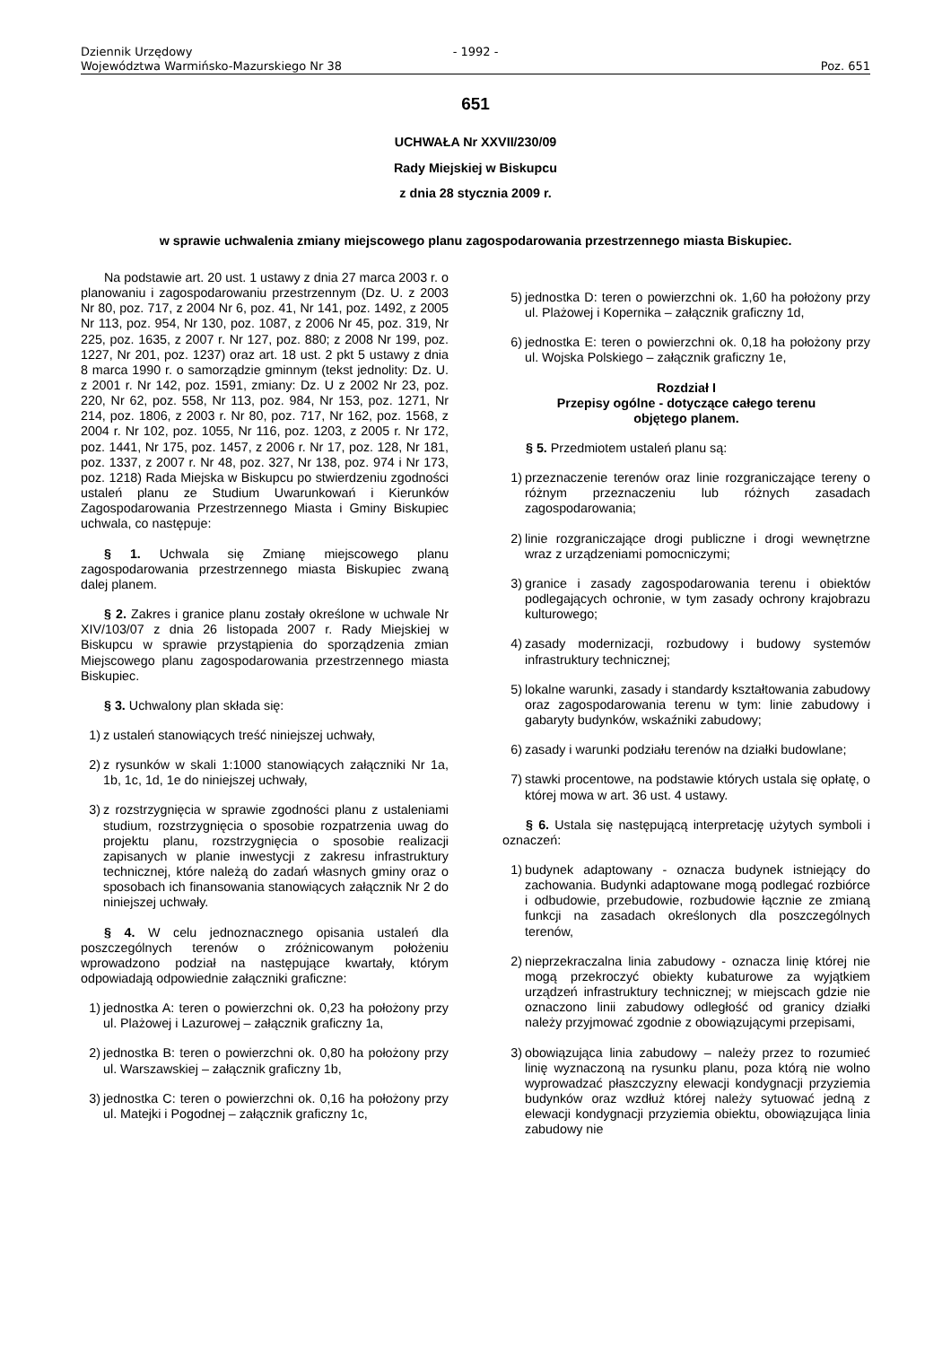Dziennik Urzędowy
Województwa Warmińsko-Mazurskiego Nr 38
- 1992 -
Poz. 651
651
UCHWAŁA Nr XXVII/230/09
Rady Miejskiej w Biskupcu
z dnia 28 stycznia 2009 r.
w sprawie uchwalenia zmiany miejscowego planu zagospodarowania przestrzennego miasta Biskupiec.
Na podstawie art. 20 ust. 1 ustawy z dnia 27 marca 2003 r. o planowaniu i zagospodarowaniu przestrzennym (Dz. U. z 2003 Nr 80, poz. 717, z 2004 Nr 6, poz. 41, Nr 141, poz. 1492, z 2005 Nr 113, poz. 954, Nr 130, poz. 1087, z 2006 Nr 45, poz. 319, Nr 225, poz. 1635, z 2007 r. Nr 127, poz. 880; z 2008 Nr 199, poz. 1227, Nr 201, poz. 1237) oraz art. 18 ust. 2 pkt 5 ustawy z dnia 8 marca 1990 r. o samorządzie gminnym (tekst jednolity: Dz. U. z 2001 r. Nr 142, poz. 1591, zmiany: Dz. U z 2002 Nr 23, poz. 220, Nr 62, poz. 558, Nr 113, poz. 984, Nr 153, poz. 1271, Nr 214, poz. 1806, z 2003 r. Nr 80, poz. 717, Nr 162, poz. 1568, z 2004 r. Nr 102, poz. 1055, Nr 116, poz. 1203, z 2005 r. Nr 172, poz. 1441, Nr 175, poz. 1457, z 2006 r. Nr 17, poz. 128, Nr 181, poz. 1337, z 2007 r. Nr 48, poz. 327, Nr 138, poz. 974 i Nr 173, poz. 1218) Rada Miejska w Biskupcu po stwierdzeniu zgodności ustaleń planu ze Studium Uwarunkowań i Kierunków Zagospodarowania Przestrzennego Miasta i Gminy Biskupiec uchwala, co następuje:
§ 1. Uchwala się Zmianę miejscowego planu zagospodarowania przestrzennego miasta Biskupiec zwaną dalej planem.
§ 2. Zakres i granice planu zostały określone w uchwale Nr XIV/103/07 z dnia 26 listopada 2007 r. Rady Miejskiej w Biskupcu w sprawie przystąpienia do sporządzenia zmian Miejscowego planu zagospodarowania przestrzennego miasta Biskupiec.
§ 3. Uchwalony plan składa się:
1) z ustaleń stanowiących treść niniejszej uchwały,
2) z rysunków w skali 1:1000 stanowiących załączniki Nr 1a, 1b, 1c, 1d, 1e do niniejszej uchwały,
3) z rozstrzygnięcia w sprawie zgodności planu z ustaleniami studium, rozstrzygnięcia o sposobie rozpatrzenia uwag do projektu planu, rozstrzygnięcia o sposobie realizacji zapisanych w planie inwestycji z zakresu infrastruktury technicznej, które należą do zadań własnych gminy oraz o sposobach ich finansowania stanowiących załącznik Nr 2 do niniejszej uchwały.
§ 4. W celu jednoznacznego opisania ustaleń dla poszczególnych terenów o zróżnicowanym położeniu wprowadzono podział na następujące kwartały, którym odpowiadają odpowiednie załączniki graficzne:
1) jednostka A: teren o powierzchni ok. 0,23 ha położony przy ul. Plażowej i Lazurowej – załącznik graficzny 1a,
2) jednostka B: teren o powierzchni ok. 0,80 ha położony przy ul. Warszawskiej – załącznik graficzny 1b,
3) jednostka C: teren o powierzchni ok. 0,16 ha położony przy ul. Matejki i Pogodnej – załącznik graficzny 1c,
5) jednostka D: teren o powierzchni ok. 1,60 ha położony przy ul. Plażowej i Kopernika – załącznik graficzny 1d,
6) jednostka E: teren o powierzchni ok. 0,18 ha położony przy ul. Wojska Polskiego – załącznik graficzny 1e,
Rozdział I
Przepisy ogólne - dotyczące całego terenu
objętego planem.
§ 5. Przedmiotem ustaleń planu są:
1) przeznaczenie terenów oraz linie rozgraniczające tereny o różnym przeznaczeniu lub różnych zasadach zagospodarowania;
2) linie rozgraniczające drogi publiczne i drogi wewnętrzne wraz z urządzeniami pomocniczymi;
3) granice i zasady zagospodarowania terenu i obiektów podlegających ochronie, w tym zasady ochrony krajobrazu kulturowego;
4) zasady modernizacji, rozbudowy i budowy systemów infrastruktury technicznej;
5) lokalne warunki, zasady i standardy kształtowania zabudowy oraz zagospodarowania terenu w tym: linie zabudowy i gabaryty budynków, wskaźniki zabudowy;
6) zasady i warunki podziału terenów na działki budowlane;
7) stawki procentowe, na podstawie których ustala się opłatę, o której mowa w art. 36 ust. 4 ustawy.
§ 6. Ustala się następującą interpretację użytych symboli i oznaczeń:
1) budynek adaptowany - oznacza budynek istniejący do zachowania. Budynki adaptowane mogą podlegać rozbiórce i odbudowie, przebudowie, rozbudowie łącznie ze zmianą funkcji na zasadach określonych dla poszczególnych terenów,
2) nieprzekraczalna linia zabudowy - oznacza linię której nie mogą przekroczyć obiekty kubaturowe za wyjątkiem urządzeń infrastruktury technicznej; w miejscach gdzie nie oznaczono linii zabudowy odległość od granicy działki należy przyjmować zgodnie z obowiązującymi przepisami,
3) obowiązująca linia zabudowy – należy przez to rozumieć linię wyznaczoną na rysunku planu, poza którą nie wolno wyprowadzać płaszczyzny elewacji kondygnacji przyziemia budynków oraz wzdłuż której należy sytuować jedną z elewacji kondygnacji przyziemia obiektu, obowiązująca linia zabudowy nie